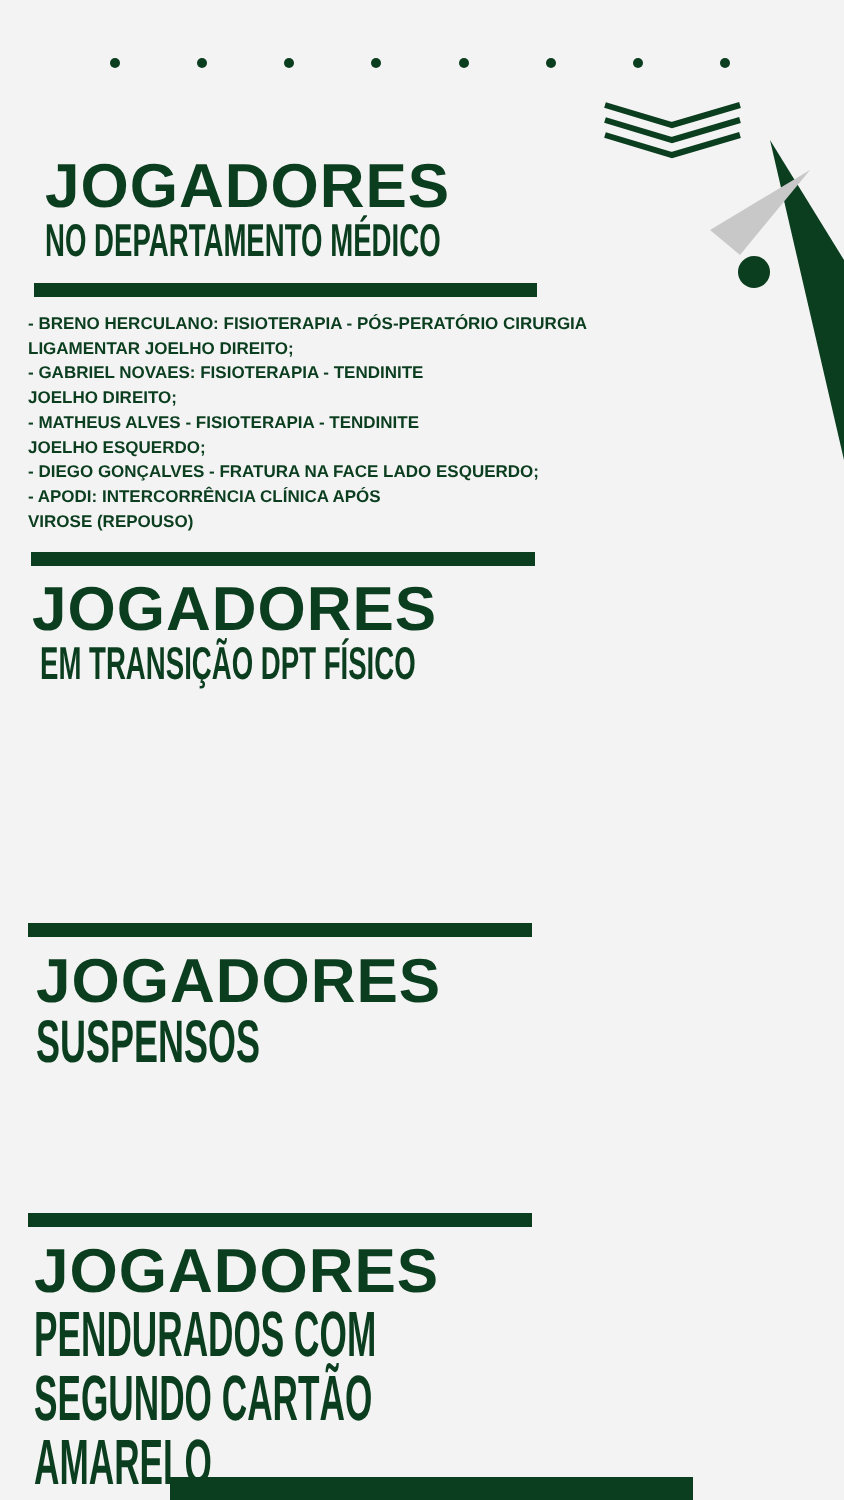JOGADORES
NO DEPARTAMENTO MÉDICO
- BRENO HERCULANO: FISIOTERAPIA - PÓS-PERATÓRIO CIRURGIA LIGAMENTAR JOELHO DIREITO;
- GABRIEL NOVAES: FISIOTERAPIA - TENDINITE
JOELHO DIREITO;
- MATHEUS ALVES - FISIOTERAPIA - TENDINITE
JOELHO ESQUERDO;
- DIEGO GONÇALVES - FRATURA NA FACE LADO ESQUERDO;
- APODI: INTERCORRÊNCIA CLÍNICA APÓS
VIROSE (REPOUSO)
JOGADORES
EM TRANSIÇÃO DPT FÍSICO
JOGADORES
SUSPENSOS
JOGADORES
PENDURADOS COM SEGUNDO CARTÃO AMARELO